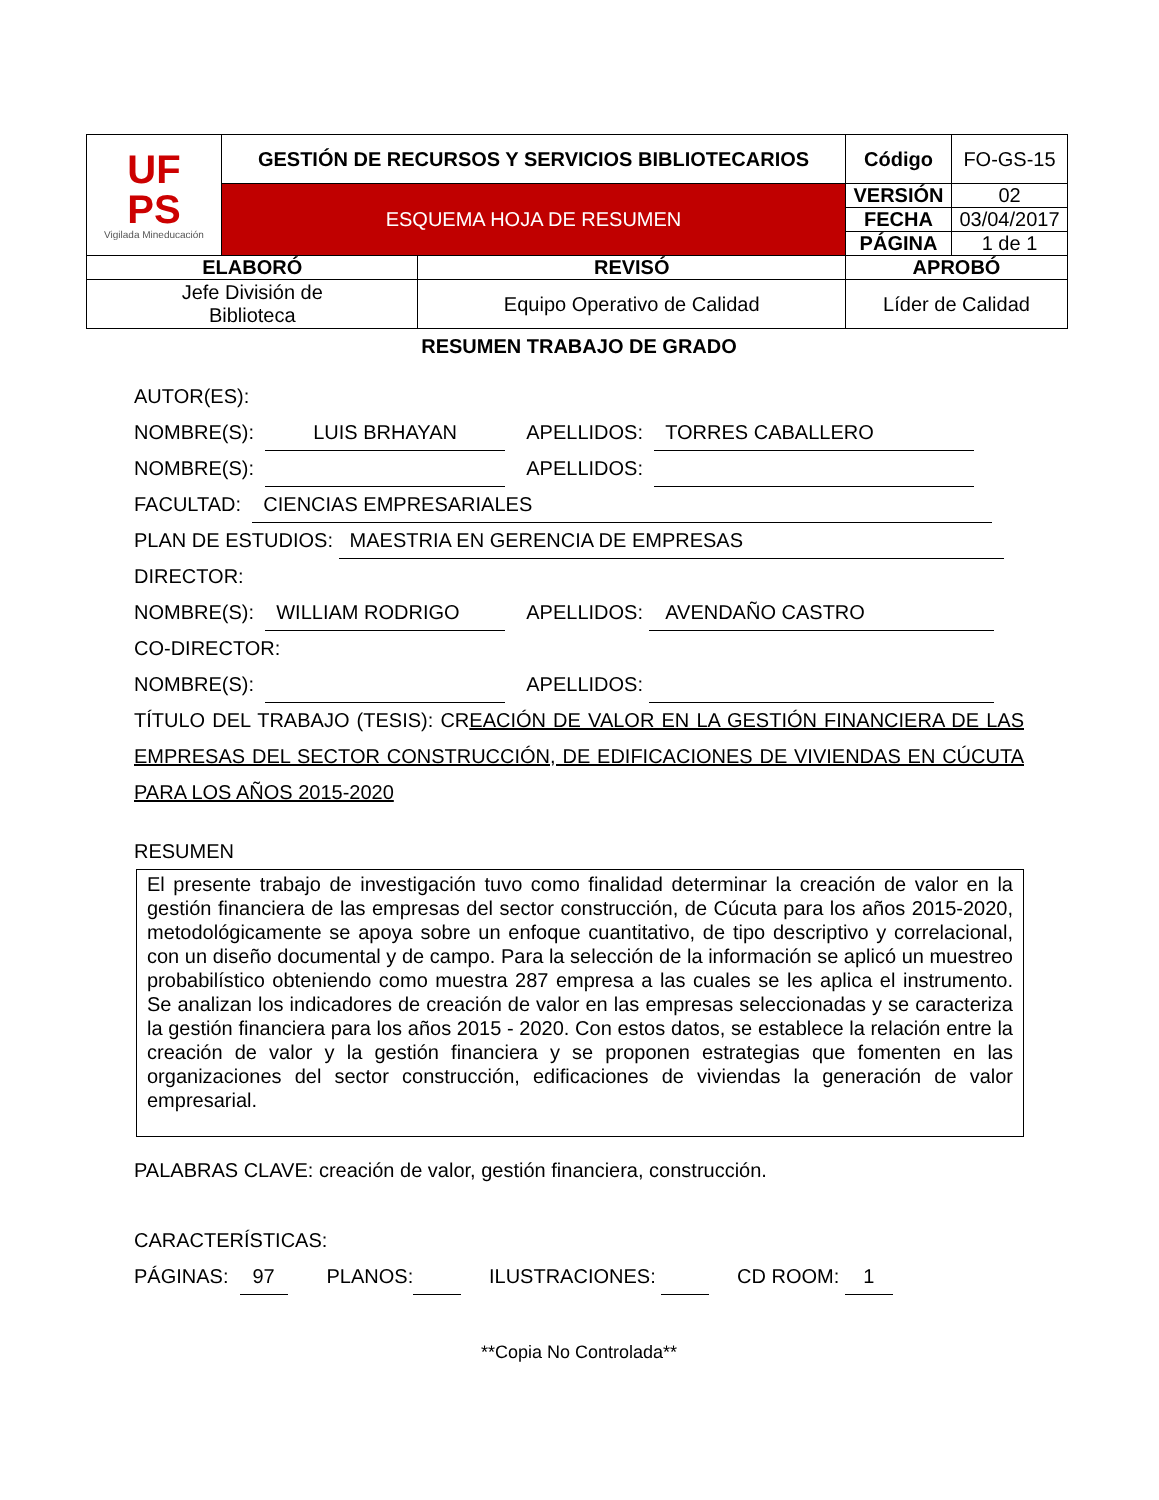| UF PS Vigilada Mineducación | GESTIÓN DE RECURSOS Y SERVICIOS BIBLIOTECARIOS | | Código | FO-GS-15 |
| | ESQUEMA HOJA DE RESUMEN | | VERSIÓN | 02 |
| | | | FECHA | 03/04/2017 |
| | | | PÁGINA | 1 de 1 |
| ELABORÓ | | REVISÓ | APROBÓ | |
| Jefe División de Biblioteca | | Equipo Operativo de Calidad | Líder de Calidad | |
RESUMEN TRABAJO DE GRADO
AUTOR(ES):
NOMBRE(S): LUIS BRHAYAN APELLIDOS: TORRES CABALLERO
NOMBRE(S): APELLIDOS:
FACULTAD: CIENCIAS EMPRESARIALES
PLAN DE ESTUDIOS: MAESTRIA EN GERENCIA DE EMPRESAS
DIRECTOR:
NOMBRE(S): WILLIAM RODRIGO APELLIDOS: AVENDAÑO CASTRO
CO-DIRECTOR:
NOMBRE(S): APELLIDOS:
TÍTULO DEL TRABAJO (TESIS): CREACIÓN DE VALOR EN LA GESTIÓN FINANCIERA DE LAS EMPRESAS DEL SECTOR CONSTRUCCIÓN, DE EDIFICACIONES DE VIVIENDAS EN CÚCUTA PARA LOS AÑOS 2015-2020
RESUMEN
El presente trabajo de investigación tuvo como finalidad determinar la creación de valor en la gestión financiera de las empresas del sector construcción, de Cúcuta para los años 2015-2020, metodológicamente se apoya sobre un enfoque cuantitativo, de tipo descriptivo y correlacional, con un diseño documental y de campo. Para la selección de la información se aplicó un muestreo probabilístico obteniendo como muestra 287 empresa a las cuales se les aplica el instrumento. Se analizan los indicadores de creación de valor en las empresas seleccionadas y se caracteriza la gestión financiera para los años 2015 - 2020. Con estos datos, se establece la relación entre la creación de valor y la gestión financiera y se proponen estrategias que fomenten en las organizaciones del sector construcción, edificaciones de viviendas la generación de valor empresarial.
PALABRAS CLAVE: creación de valor, gestión financiera, construcción.
CARACTERÍSTICAS:
PÁGINAS: 97 PLANOS: ILUSTRACIONES: CD ROOM: 1
**Copia No Controlada**